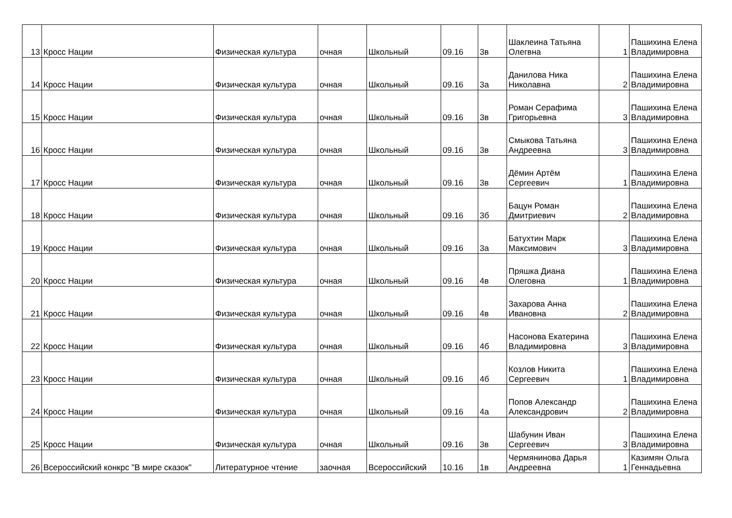| 13 | Кросс Нации | Физическая культура | очная | Школьный | 09.16 | 3в | Шаклеина Татьяна Олегвна | 1 | Пашихина Елена Владимировна |
| 14 | Кросс Нации | Физическая культура | очная | Школьный | 09.16 | 3а | Данилова Ника Николавна | 2 | Пашихина Елена Владимировна |
| 15 | Кросс Нации | Физическая культура | очная | Школьный | 09.16 | 3в | Роман Серафима Григорьевна | 3 | Пашихина Елена Владимировна |
| 16 | Кросс Нации | Физическая культура | очная | Школьный | 09.16 | 3в | Смыкова Татьяна Андреевна | 3 | Пашихина Елена Владимировна |
| 17 | Кросс Нации | Физическая культура | очная | Школьный | 09.16 | 3в | Дёмин Артём Сергеевич | 1 | Пашихина Елена Владимировна |
| 18 | Кросс Нации | Физическая культура | очная | Школьный | 09.16 | 3б | Бацун Роман Дмитриевич | 2 | Пашихина Елена Владимировна |
| 19 | Кросс Нации | Физическая культура | очная | Школьный | 09.16 | 3а | Батухтин Марк Максимович | 3 | Пашихина Елена Владимировна |
| 20 | Кросс Нации | Физическая культура | очная | Школьный | 09.16 | 4в | Пряшка Диана Олеговна | 1 | Пашихина Елена Владимировна |
| 21 | Кросс Нации | Физическая культура | очная | Школьный | 09.16 | 4в | Захарова Анна Ивановна | 2 | Пашихина Елена Владимировна |
| 22 | Кросс Нации | Физическая культура | очная | Школьный | 09.16 | 4б | Насонова Екатерина Владимировна | 3 | Пашихина Елена Владимировна |
| 23 | Кросс Нации | Физическая культура | очная | Школьный | 09.16 | 4б | Козлов Никита Сергеевич | 1 | Пашихина Елена Владимировна |
| 24 | Кросс Нации | Физическая культура | очная | Школьный | 09.16 | 4а | Попов Александр Александрович | 2 | Пашихина Елена Владимировна |
| 25 | Кросс Нации | Физическая культура | очная | Школьный | 09.16 | 3в | Шабунин Иван Сергеевич | 3 | Пашихина Елена Владимировна |
| 26 | Всероссийский конкрс "В мире сказок" | Литературное чтение | заочная | Всероссийский | 10.16 | 1в | Чермянинова Дарья Андреевна | 1 | Казимян Ольга Геннадьевна |